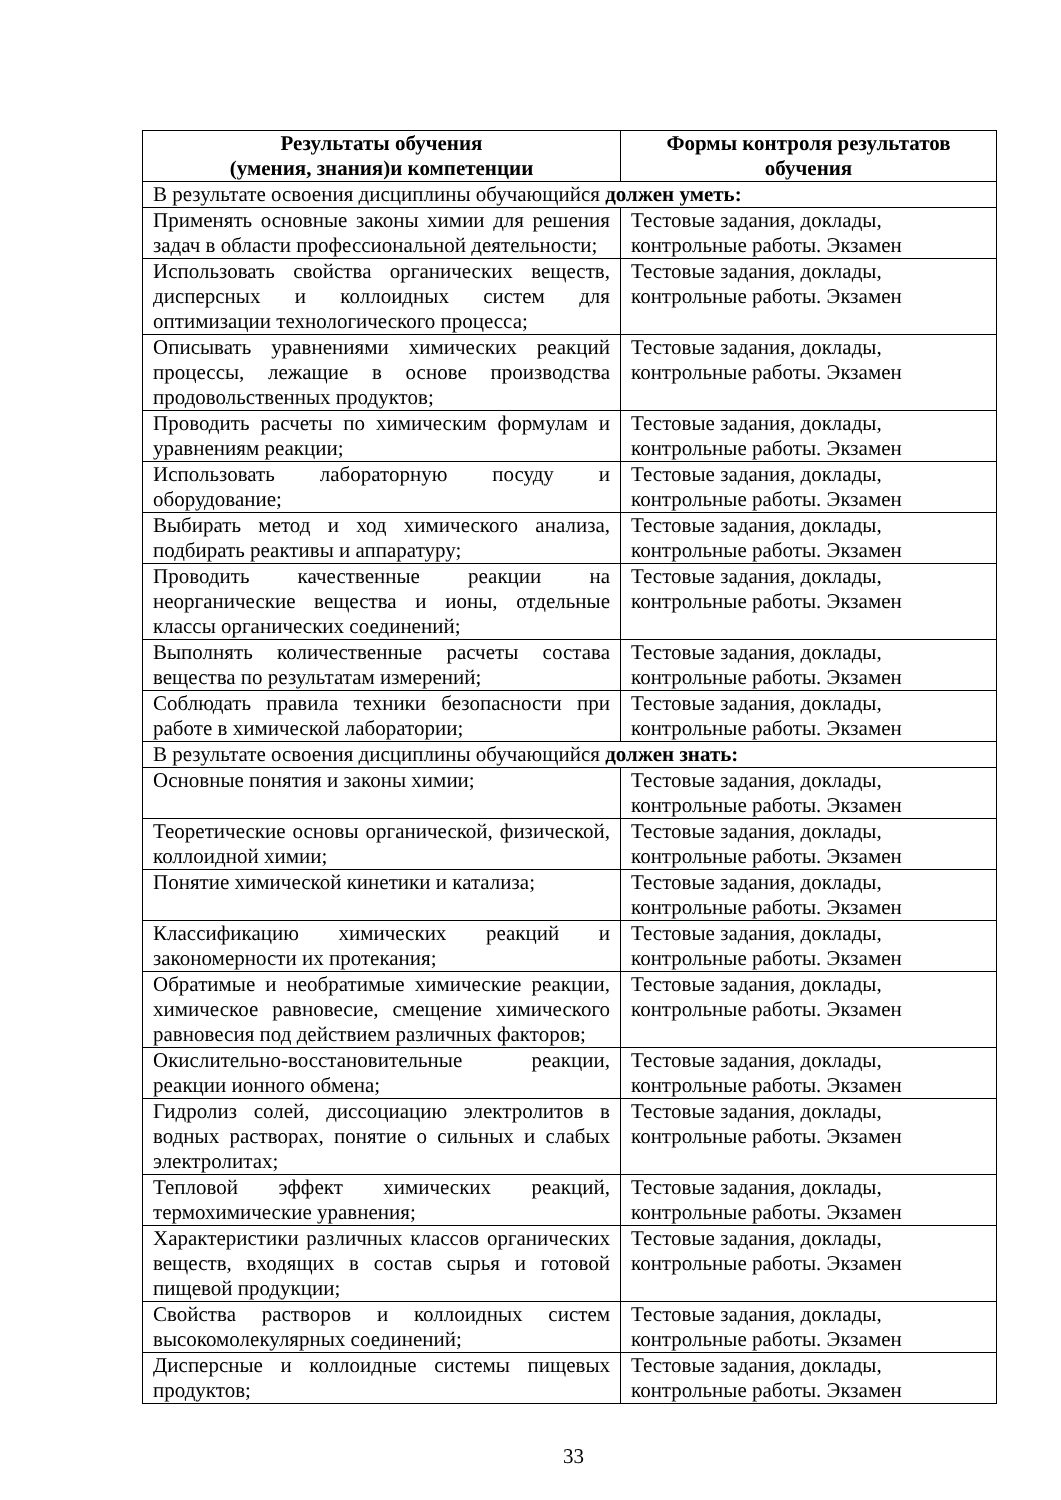| Результаты обучения (умения, знания)и компетенции | Формы контроля результатов обучения |
| --- | --- |
| В результате освоения дисциплины обучающийся должен уметь: | |
| Применять основные законы химии для решения задач в области профессиональной деятельности; | Тестовые задания, доклады, контрольные работы. Экзамен |
| Использовать свойства органических веществ, дисперсных и коллоидных систем для оптимизации технологического процесса; | Тестовые задания, доклады, контрольные работы. Экзамен |
| Описывать уравнениями химических реакций процессы, лежащие в основе производства продовольственных продуктов; | Тестовые задания, доклады, контрольные работы. Экзамен |
| Проводить расчеты по химическим формулам и уравнениям реакции; | Тестовые задания, доклады, контрольные работы. Экзамен |
| Использовать лабораторную посуду и оборудование; | Тестовые задания, доклады, контрольные работы. Экзамен |
| Выбирать метод и ход химического анализа, подбирать реактивы и аппаратуру; | Тестовые задания, доклады, контрольные работы. Экзамен |
| Проводить качественные реакции на неорганические вещества и ионы, отдельные классы органических соединений; | Тестовые задания, доклады, контрольные работы. Экзамен |
| Выполнять количественные расчеты состава вещества по результатам измерений; | Тестовые задания, доклады, контрольные работы. Экзамен |
| Соблюдать правила техники безопасности при работе в химической лаборатории; | Тестовые задания, доклады, контрольные работы. Экзамен |
| В результате освоения дисциплины обучающийся должен знать: | |
| Основные понятия и законы химии; | Тестовые задания, доклады, контрольные работы. Экзамен |
| Теоретические основы органической, физической, коллоидной химии; | Тестовые задания, доклады, контрольные работы. Экзамен |
| Понятие химической кинетики и катализа; | Тестовые задания, доклады, контрольные работы. Экзамен |
| Классификацию химических реакций и закономерности их протекания; | Тестовые задания, доклады, контрольные работы. Экзамен |
| Обратимые и необратимые химические реакции, химическое равновесие, смещение химического равновесия под действием различных факторов; | Тестовые задания, доклады, контрольные работы. Экзамен |
| Окислительно-восстановительные реакции, реакции ионного обмена; | Тестовые задания, доклады, контрольные работы. Экзамен |
| Гидролиз солей, диссоциацию электролитов в водных растворах, понятие о сильных и слабых электролитах; | Тестовые задания, доклады, контрольные работы. Экзамен |
| Тепловой эффект химических реакций, термохимические уравнения; | Тестовые задания, доклады, контрольные работы. Экзамен |
| Характеристики различных классов органических веществ, входящих в состав сырья и готовой пищевой продукции; | Тестовые задания, доклады, контрольные работы. Экзамен |
| Свойства растворов и коллоидных систем высокомолекулярных соединений; | Тестовые задания, доклады, контрольные работы. Экзамен |
| Дисперсные и коллоидные системы пищевых продуктов; | Тестовые задания, доклады, контрольные работы. Экзамен |
33